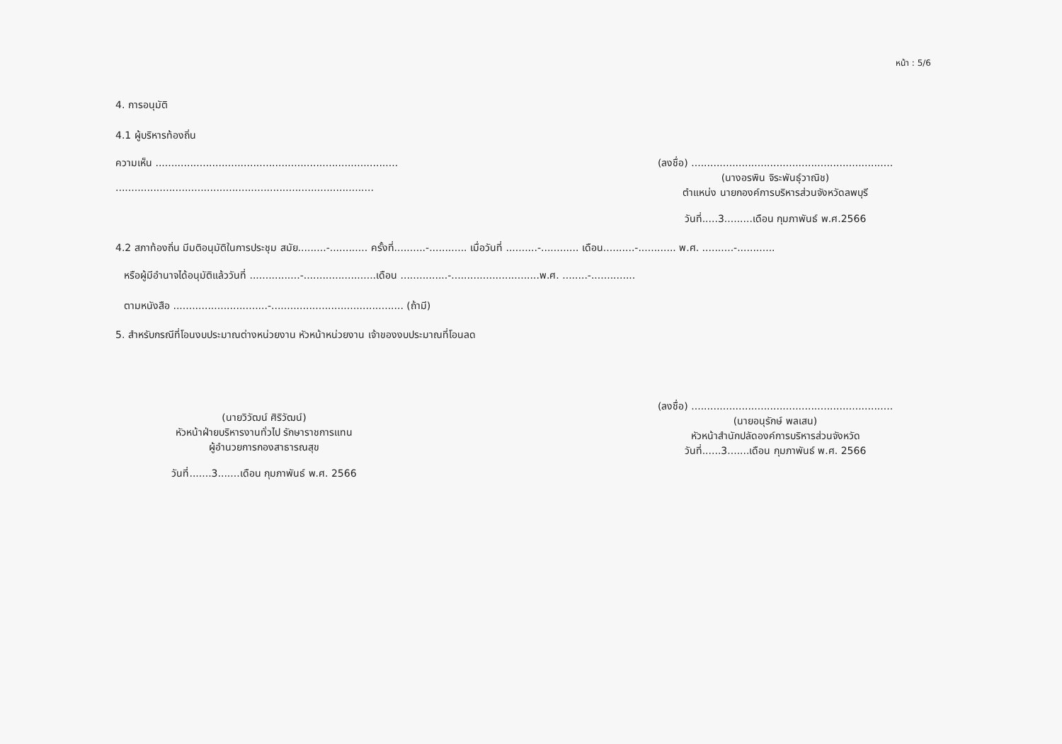หน้า : 5/6
4. การอนุมัติ
4.1 ผู้บริหารท้องถิ่น
ความเห็น .............................................................................
..................................................................................
(ลงชื่อ) ................................................................
(นางอรพิน จิระพันธุ์วาณิช)
ตำแหน่ง นายกองค์การบริหารส่วนจังหวัดลพบุรี
วันที่.....3.........เดือน กุมภาพันธ์ พ.ศ.2566
4.2 สภาท้องถิ่น มีมติอนุมัติในการประชุม สมัย.........-............ ครั้งที่..........-............ เมื่อวันที่ ..........-............ เดือน..........-............ พ.ศ. ..........-............
หรือผู้มีอำนาจได้อนุมัติแล้ววันที่ ................-.......................เดือน ...............-............................พ.ศ. ........-..............
ตามหนังสือ ..............................-.......................................... (ถ้ามี)
5. สำหรับกรณีที่โอนงบประมาณต่างหน่วยงาน หัวหน้าหน่วยงาน เจ้าของงบประมาณที่โอนลด
(นายวิวัฒน์ ศิริวัฒน์)
หัวหน้าฝ่ายบริหารงานทั่วไป รักษาราชการแทน
ผู้อำนวยการกองสาธารณสุข
วันที่.......3.......เดือน กุมภาพันธ์ พ.ศ. 2566
(ลงชื่อ) ................................................................
(นายอนุรักษ์ พลเสน)
หัวหน้าสำนักปลัดองค์การบริหารส่วนจังหวัด
วันที่......3.......เดือน กุมภาพันธ์ พ.ศ. 2566